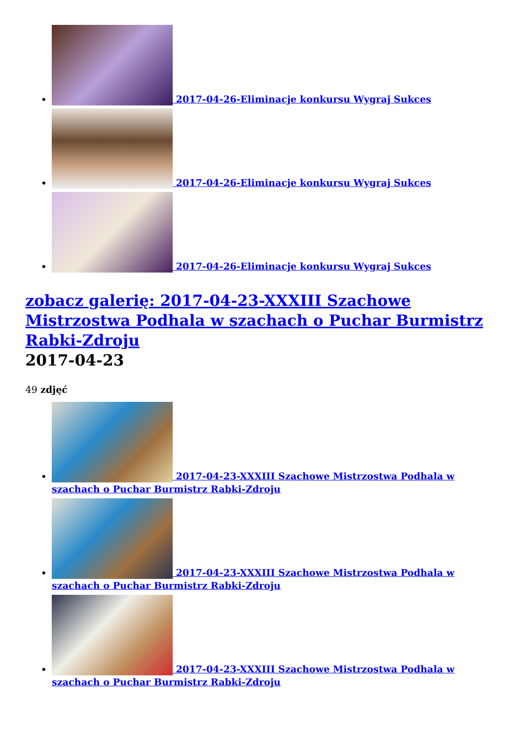2017-04-26-Eliminacje konkursu Wygraj Sukces
2017-04-26-Eliminacje konkursu Wygraj Sukces
2017-04-26-Eliminacje konkursu Wygraj Sukces
zobacz galerię: 2017-04-23-XXXIII Szachowe Mistrzostwa Podhala w szachach o Puchar Burmistrz Rabki-Zdroju
2017-04-23
49 zdjęć
2017-04-23-XXXIII Szachowe Mistrzostwa Podhala w szachach o Puchar Burmistrz Rabki-Zdroju
2017-04-23-XXXIII Szachowe Mistrzostwa Podhala w szachach o Puchar Burmistrz Rabki-Zdroju
2017-04-23-XXXIII Szachowe Mistrzostwa Podhala w szachach o Puchar Burmistrz Rabki-Zdroju